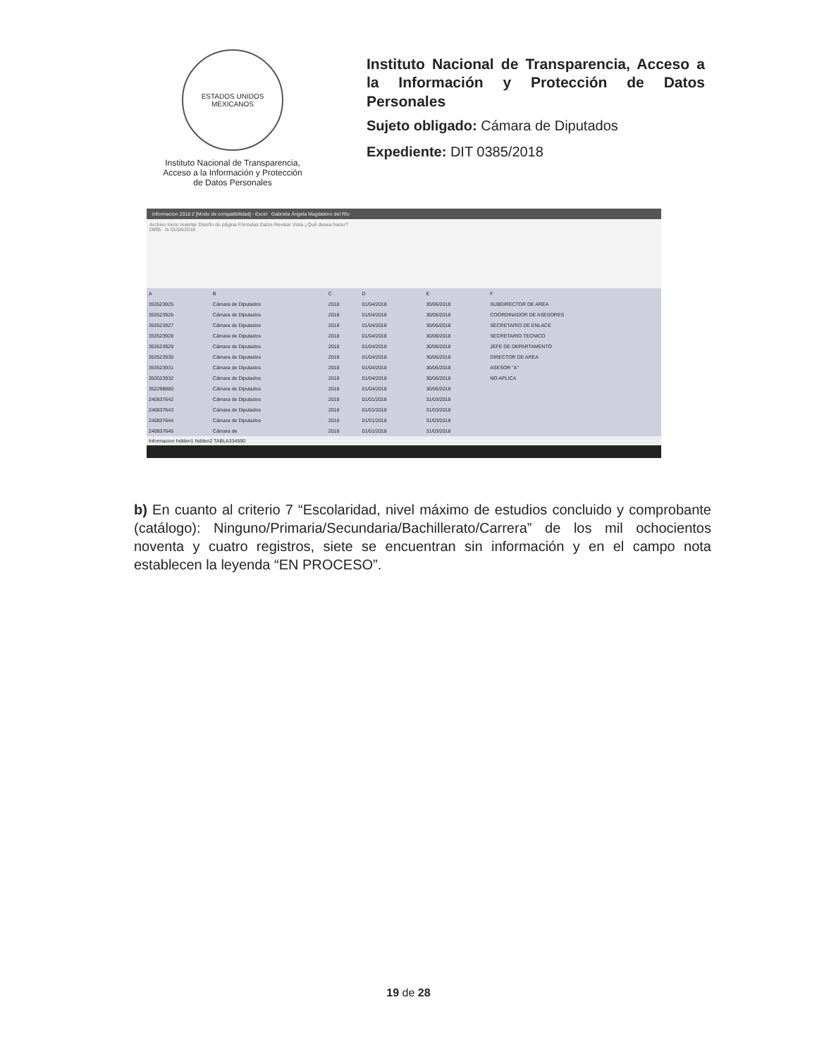ESTADOS UNIDOS MEXICANOS
Instituto Nacional de Transparencia,
Acceso a la Información y Protección
de Datos Personales
Instituto Nacional de Transparencia, Acceso a la Información y Protección de Datos Personales
Sujeto obligado: Cámara de Diputados
Expediente: DIT 0385/2018
Informacion 2018 2 [Modo de compatibilidad] - Excel Gabriela Ángela Magdaleno del Río
Archivo Inicio Insertar Diseño de página Fórmulas Datos Revisar Vista ¿Qué desea hacer?
D895 fx 01/04/2018
| A | B | C | D | E | F |
| 353523925 | Cámara de Diputados | 2018 | 01/04/2018 | 30/06/2018 | SUBDIRECTOR DE AREA |
| 353523926 | Cámara de Diputados | 2018 | 01/04/2018 | 30/06/2018 | COORDINADOR DE ASESORES |
| 353523927 | Cámara de Diputados | 2018 | 01/04/2018 | 30/06/2018 | SECRETARIO DE ENLACE |
| 353523928 | Cámara de Diputados | 2018 | 01/04/2018 | 30/06/2018 | SECRETARIO TECNICO |
| 353523929 | Cámara de Diputados | 2018 | 01/04/2018 | 30/06/2018 | JEFE DE DEPARTAMENTO |
| 353523930 | Cámara de Diputados | 2018 | 01/04/2018 | 30/06/2018 | DIRECTOR DE AREA |
| 353523931 | Cámara de Diputados | 2018 | 01/04/2018 | 30/06/2018 | ASESOR "A" |
| 353523932 | Cámara de Diputados | 2018 | 01/04/2018 | 30/06/2018 | NO APLICA |
| 352298880 | Cámara de Diputados | 2018 | 01/04/2018 | 30/06/2018 | |
| 240837642 | Cámara de Diputados | 2018 | 01/01/2018 | 31/03/2018 | |
| 240837643 | Cámara de Diputados | 2018 | 01/01/2018 | 31/03/2018 | |
| 240837644 | Cámara de Diputados | 2018 | 01/01/2018 | 31/03/2018 | |
| 240837645 | Cámara de | 2018 | 01/01/2018 | 31/03/2018 | |
Informacion hidden1 hidden2 TABLA334590
b) En cuanto al criterio 7 “Escolaridad, nivel máximo de estudios concluido y comprobante (catálogo): Ninguno/Primaria/Secundaria/Bachillerato/Carrera” de los mil ochocientos noventa y cuatro registros, siete se encuentran sin información y en el campo nota establecen la leyenda “EN PROCESO”.
19 de 28